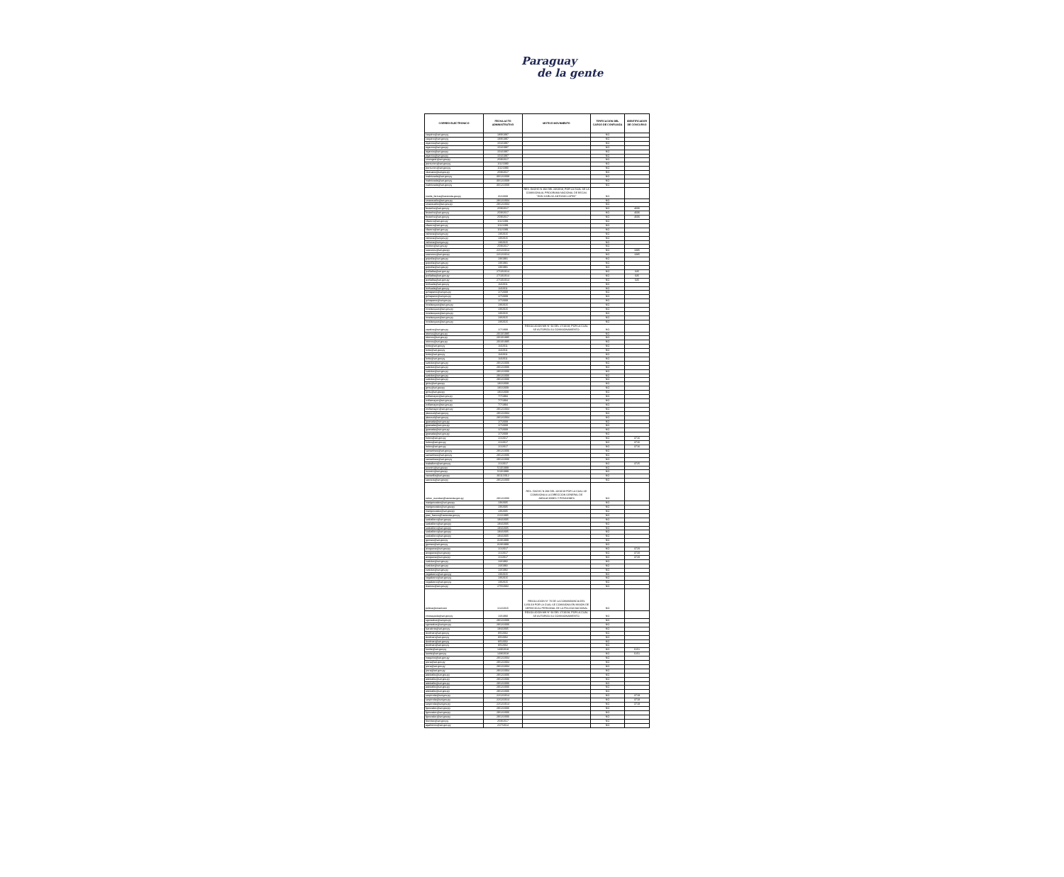Paraguay
de la gente
| CORREO ELECTRONICO | FECHA ACTO ADMINISTRATIVO | MOTIVO MOVIMIENTO | TIPIFICACION DEL CARGO DE CONFIANZA | IDENTIFICADOR DE CONCURSO |
| --- | --- | --- | --- | --- |
| caquino@set.gov.py | 18/9/1997 | | NO | |
| caquino@set.gov.py | 18/9/1997 | | NO | |
| wgarcia@set.gov.py | 15/4/1997 | | NO | |
| wgarcia@set.gov.py | 15/4/1997 | | NO | |
| wgarcia@set.gov.py | 15/4/1997 | | NO | |
| wgarcia@set.gov.py | 15/4/1997 | | NO | |
| smongesl@set.gov.py | 25/9/2017 | | NO | |
| jcenturion@set.gov.py | 1/11/1990 | | NO | |
| jcenturion@set.gov.py | 1/11/1990 | | NO | |
| vlezcano@set.gov.py | 25/9/2017 | | NO | |
| mabrizuela@set.gov.py | 30/12/2008 | | NO | |
| mabrizuela@set.gov.py | 30/12/2008 | | NO | |
| mabrizuela@set.gov.py | 30/12/2008 | | NO | |
| noelia_farina@hacienda.gov.py | 3/2/2009 | RES. DACHC N 292 DEL 23/10/18, POR LA CUAL SE LA COMISIONA AL PROGRAMA NACIONAL DE BECAS "DON CARLOS ANTONIO LOPEZ" | NO | |
| smancuello@set.gov.py | 29/12/2004 | | NO | |
| smancuello@set.gov.py | 29/12/2004 | | NO | |
| festeche@set.gov.py | 25/9/2017 | | NO | 4606 |
| festeche@set.gov.py | 25/9/2017 | | NO | 4606 |
| festeche@set.gov.py | 25/9/2017 | | NO | 4606 |
| cfavero@set.gov.py | 1/11/1991 | | NO | |
| cfavero@set.gov.py | 1/11/1991 | | NO | |
| cfavero@set.gov.py | 1/11/1991 | | NO | |
| vsilvera@set.gov.py | 1/8/2015 | | NO | |
| vsilvera@set.gov.py | 1/8/2015 | | NO | |
| vsilvera@set.gov.py | 1/8/2015 | | NO | |
| mrolon@set.gov.py | 25/9/2017 | | NO | |
| scaceres@set.gov.py | 22/12/2014 | | NO | 1085 |
| scaceres@set.gov.py | 22/12/2014 | | NO | 1085 |
| gcipolla@set.gov.py | 1/9/1991 | | NO | |
| gcipolla@set.gov.py | 1/9/1991 | | NO | |
| gcipolla@set.gov.py | 1/9/1991 | | NO | |
| jevillalba@set.gov.py | 27/10/2014 | | NO | 635 |
| jevillalba@set.gov.py | 27/10/2014 | | NO | 635 |
| jevillalba@set.gov.py | 27/10/2014 | | NO | 635 |
| lorihuela@set.gov.py | 1/4/2011 | | NO | |
| lorihuela@set.gov.py | 1/4/2011 | | NO | |
| gchaparro@set.gov.py | 1/7/2009 | | NO | |
| gchaparro@set.gov.py | 1/7/2009 | | NO | |
| gchaparro@set.gov.py | 1/7/2009 | | NO | |
| mvelazquez@set.gov.py | 1/8/2015 | | NO | |
| mvelazquez@set.gov.py | 1/8/2015 | | NO | |
| mvelazquez@set.gov.py | 1/8/2015 | | NO | |
| mvelazquez@set.gov.py | 1/8/2015 | | NO | |
| mvelazquez@set.gov.py | 1/8/2015 | | NO | |
| cavalos@set.gov.py | 1/7/1999 | RESOLUCION MH N° 92 DEL 17/10/18, POR LA CUAL SE AUTORIZA SU COMISIONAMIENTO. | NO | |
| otorres@set.gov.py | 20/10/1995 | | NO | |
| otorres@set.gov.py | 20/10/1995 | | NO | |
| otorres@set.gov.py | 20/10/1995 | | NO | |
| lortiz@set.gov.py | 1/4/2011 | | NO | |
| lortiz@set.gov.py | 1/4/2011 | | NO | |
| lortiz@set.gov.py | 1/4/2011 | | NO | |
| lortiz@set.gov.py | 1/4/2011 | | NO | |
| svaldez@set.gov.py | 29/12/2006 | | NO | |
| svaldez@set.gov.py | 29/12/2006 | | NO | |
| svaldez@set.gov.py | 29/12/2006 | | NO | |
| svaldez@set.gov.py | 29/12/2006 | | NO | |
| svaldez@set.gov.py | 29/12/2006 | | NO | |
| jpiris@set.gov.py | 18/2/2009 | | NO | |
| jpiris@set.gov.py | 18/2/2009 | | NO | |
| jpiris@set.gov.py | 18/2/2009 | | NO | |
| ovillamayor@set.gov.py | 7/7/1994 | | NO | |
| ovillamayor@set.gov.py | 7/7/1994 | | NO | |
| ovillamayor@set.gov.py | 7/7/1994 | | NO | |
| wvillamayor@set.gov.py | 29/12/2004 | | NO | |
| jdecoud@set.gov.py | 29/12/2004 | | NO | |
| jdecoud@set.gov.py | 29/12/2004 | | NO | |
| jgranada@set.gov.py | 1/7/2009 | | NO | |
| jgranada@set.gov.py | 1/7/2009 | | NO | |
| jgranada@set.gov.py | 1/7/2009 | | NO | |
| jgranada@set.gov.py | 1/7/2009 | | NO | |
| lrolon@set.gov.py | 1/1/2017 | | NO | 3716 |
| lrolon@set.gov.py | 1/1/2017 | | NO | 3716 |
| lrolon@set.gov.py | 1/1/2017 | | NO | 3716 |
| samartinez@set.gov.py | 29/12/2006 | | NO | |
| samartinez@set.gov.py | 29/12/2006 | | NO | |
| samartinez@set.gov.py | 29/12/2006 | | NO | |
| tcaballero@set.gov.py | 1/1/2017 | | NO | 3725 |
| ozunini@set.gov.py | 5/10/1999 | | NO | |
| ozunini@set.gov.py | 5/10/1999 | | NO | |
| vamarilla@set.gov.py | 26/11/2012 | | NO | |
| sacosta@set.gov.py | 29/12/2000 | | NO | |
| ruben_escobar@hacienda.gov.py | 29/12/2006 | RES. DACHC N 293 DEL 23/10/18 POR LA CUAL SE COMISIONA A LA DIRECCION GENERAL DE JUBILACIONES Y PENSIONES | NO | |
| marigonzalez@set.gov.py | 1/9/2005 | | NO | |
| marigonzalez@set.gov.py | 1/9/2005 | | NO | |
| marigonzalez@set.gov.py | 1/9/2005 | | NO | |
| juan_franco@hacienda.gov.py | 21/2/1995 | | NO | |
| scaballero@set.gov.py | 19/4/2005 | | NO | |
| scaballero@set.gov.py | 19/4/2005 | | NO | |
| scaballero@set.gov.py | 19/4/2005 | | NO | |
| scaballero@set.gov.py | 19/4/2005 | | NO | |
| scaballero@set.gov.py | 19/4/2005 | | NO | |
| jgomez@set.gov.py | 31/8/1999 | | NO | |
| jgomez@set.gov.py | 31/8/1999 | | NO | |
| anoguera@set.gov.py | 1/1/2017 | | NO | 3720 |
| anoguera@set.gov.py | 1/1/2017 | | NO | 3720 |
| anoguera@set.gov.py | 1/1/2017 | | NO | 3720 |
| cvaldez@set.gov.py | 1/3/1992 | | NO | |
| cvaldez@set.gov.py | 1/3/1992 | | NO | |
| cvaldez@set.gov.py | 1/3/1992 | | NO | |
| cegaleano@set.gov.py | 1/8/2015 | | NO | |
| cegaleano@set.gov.py | 1/8/2015 | | NO | |
| cegaleano@set.gov.py | 1/8/2015 | | NO | |
| dramos@set.gov.py | 27/5/2002 | | NO | |
| policia@email.com | 1/12/2015 | RESOLUCION N° 70 DE LA COMANDANCIA DEL 12/01/18 POR LA CUAL SE COMISIONA EN MISION DE SERVICIO AL PERSONAL DE LA POLICIA NACIONAL | NO | |
| vmosqueda@set.gov.py | 1/3/1993 | RESOLUCION MH N° 92 DEL 17/10/18, POR LA CUAL SE AUTORIZA SU COMISIONAMIENTO. | NO | |
| sgonzalez@set.gov.py | 29/12/2006 | | NO | |
| sgonzalez@set.gov.py | 29/12/2006 | | NO | |
| lsanabria@set.gov.py | 19/4/2005 | | NO | |
| dcolman@set.gov.py | 8/5/2002 | | NO | |
| dcolman@set.gov.py | 8/5/2002 | | NO | |
| dcolman@set.gov.py | 8/5/2002 | | NO | |
| dcolman@set.gov.py | 8/5/2002 | | NO | |
| luortiz@set.gov.py | 14/8/2018 | | NO | 6151 |
| luortiz@set.gov.py | 14/8/2018 | | NO | 6151 |
| maquino@set.gov.py | 29/12/2004 | | NO | |
| jvera@set.gov.py | 29/12/2004 | | NO | |
| jvera@set.gov.py | 29/12/2004 | | NO | |
| jvera@set.gov.py | 29/12/2004 | | NO | |
| adelvalle@set.gov.py | 29/12/2006 | | NO | |
| adelvalle@set.gov.py | 29/12/2006 | | NO | |
| adelvalle@set.gov.py | 29/12/2006 | | NO | |
| adelvalle@set.gov.py | 29/12/2006 | | NO | |
| adelvalle@set.gov.py | 29/12/2006 | | NO | |
| sespinola@set.gov.py | 22/12/2014 | | NO | 3719 |
| sespinola@set.gov.py | 22/12/2014 | | NO | 3719 |
| sespinola@set.gov.py | 22/12/2014 | | NO | 3719 |
| fgonzalez@set.gov.py | 29/12/2006 | | NO | |
| fgonzalez@set.gov.py | 29/12/2006 | | NO | |
| fgonzalez@set.gov.py | 29/12/2006 | | NO | |
| tbenitez@set.gov.py | 25/9/2017 | | NO | |
| agalmiron@set.gov.py | 21/7/2014 | | NO | |